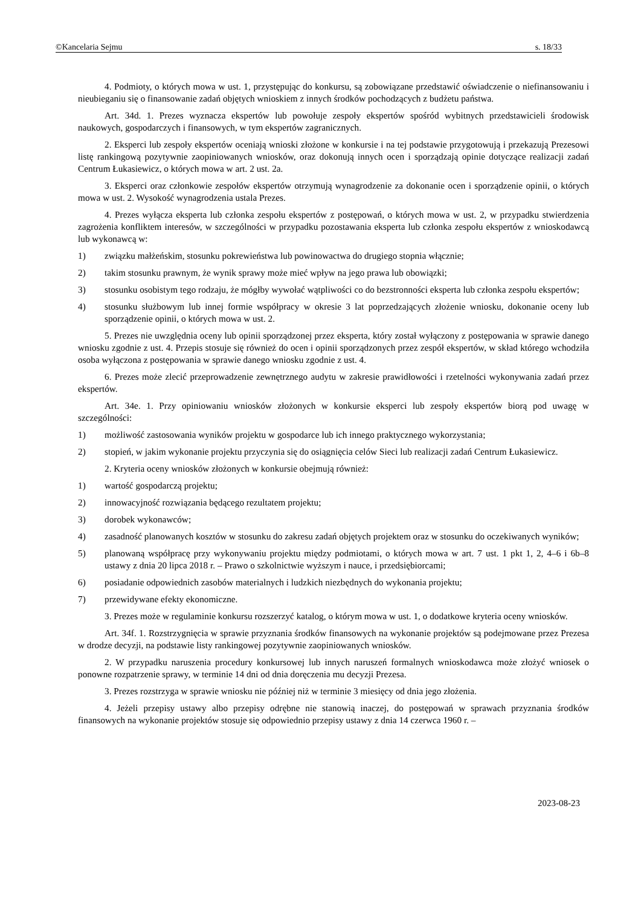©Kancelaria Sejmu s. 18/33
4. Podmioty, o których mowa w ust. 1, przystępując do konkursu, są zobowiązane przedstawić oświadczenie o niefinansowaniu i nieubieganiu się o finansowanie zadań objętych wnioskiem z innych środków pochodzących z budżetu państwa.
Art. 34d. 1. Prezes wyznacza ekspertów lub powołuje zespoły ekspertów spośród wybitnych przedstawicieli środowisk naukowych, gospodarczych i finansowych, w tym ekspertów zagranicznych.
2. Eksperci lub zespoły ekspertów oceniają wnioski złożone w konkursie i na tej podstawie przygotowują i przekazują Prezesowi listę rankingową pozytywnie zaopiniowanych wniosków, oraz dokonują innych ocen i sporządzają opinie dotyczące realizacji zadań Centrum Łukasiewicz, o których mowa w art. 2 ust. 2a.
3. Eksperci oraz członkowie zespołów ekspertów otrzymują wynagrodzenie za dokonanie ocen i sporządzenie opinii, o których mowa w ust. 2. Wysokość wynagrodzenia ustala Prezes.
4. Prezes wyłącza eksperta lub członka zespołu ekspertów z postępowań, o których mowa w ust. 2, w przypadku stwierdzenia zagrożenia konfliktem interesów, w szczególności w przypadku pozostawania eksperta lub członka zespołu ekspertów z wnioskodawcą lub wykonawcą w:
1) związku małżeńskim, stosunku pokrewieństwa lub powinowactwa do drugiego stopnia włącznie;
2) takim stosunku prawnym, że wynik sprawy może mieć wpływ na jego prawa lub obowiązki;
3) stosunku osobistym tego rodzaju, że mógłby wywołać wątpliwości co do bezstronności eksperta lub członka zespołu ekspertów;
4) stosunku służbowym lub innej formie współpracy w okresie 3 lat poprzedzających złożenie wniosku, dokonanie oceny lub sporządzenie opinii, o których mowa w ust. 2.
5. Prezes nie uwzględnia oceny lub opinii sporządzonej przez eksperta, który został wyłączony z postępowania w sprawie danego wniosku zgodnie z ust. 4. Przepis stosuje się również do ocen i opinii sporządzonych przez zespół ekspertów, w skład którego wchodziła osoba wyłączona z postępowania w sprawie danego wniosku zgodnie z ust. 4.
6. Prezes może zlecić przeprowadzenie zewnętrznego audytu w zakresie prawidłowości i rzetelności wykonywania zadań przez ekspertów.
Art. 34e. 1. Przy opiniowaniu wniosków złożonych w konkursie eksperci lub zespoły ekspertów biorą pod uwagę w szczególności:
1) możliwość zastosowania wyników projektu w gospodarce lub ich innego praktycznego wykorzystania;
2) stopień, w jakim wykonanie projektu przyczynia się do osiągnięcia celów Sieci lub realizacji zadań Centrum Łukasiewicz.
2. Kryteria oceny wniosków złożonych w konkursie obejmują również:
1) wartość gospodarczą projektu;
2) innowacyjność rozwiązania będącego rezultatem projektu;
3) dorobek wykonawców;
4) zasadność planowanych kosztów w stosunku do zakresu zadań objętych projektem oraz w stosunku do oczekiwanych wyników;
5) planowaną współpracę przy wykonywaniu projektu między podmiotami, o których mowa w art. 7 ust. 1 pkt 1, 2, 4–6 i 6b–8 ustawy z dnia 20 lipca 2018 r. – Prawo o szkolnictwie wyższym i nauce, i przedsiębiorcami;
6) posiadanie odpowiednich zasobów materialnych i ludzkich niezbędnych do wykonania projektu;
7) przewidywane efekty ekonomiczne.
3. Prezes może w regulaminie konkursu rozszerzyć katalog, o którym mowa w ust. 1, o dodatkowe kryteria oceny wniosków.
Art. 34f. 1. Rozstrzygnięcia w sprawie przyznania środków finansowych na wykonanie projektów są podejmowane przez Prezesa w drodze decyzji, na podstawie listy rankingowej pozytywnie zaopiniowanych wniosków.
2. W przypadku naruszenia procedury konkursowej lub innych naruszeń formalnych wnioskodawca może złożyć wniosek o ponowne rozpatrzenie sprawy, w terminie 14 dni od dnia doręczenia mu decyzji Prezesa.
3. Prezes rozstrzyga w sprawie wniosku nie później niż w terminie 3 miesięcy od dnia jego złożenia.
4. Jeżeli przepisy ustawy albo przepisy odrębne nie stanowią inaczej, do postępowań w sprawach przyznania środków finansowych na wykonanie projektów stosuje się odpowiednio przepisy ustawy z dnia 14 czerwca 1960 r. –
2023-08-23